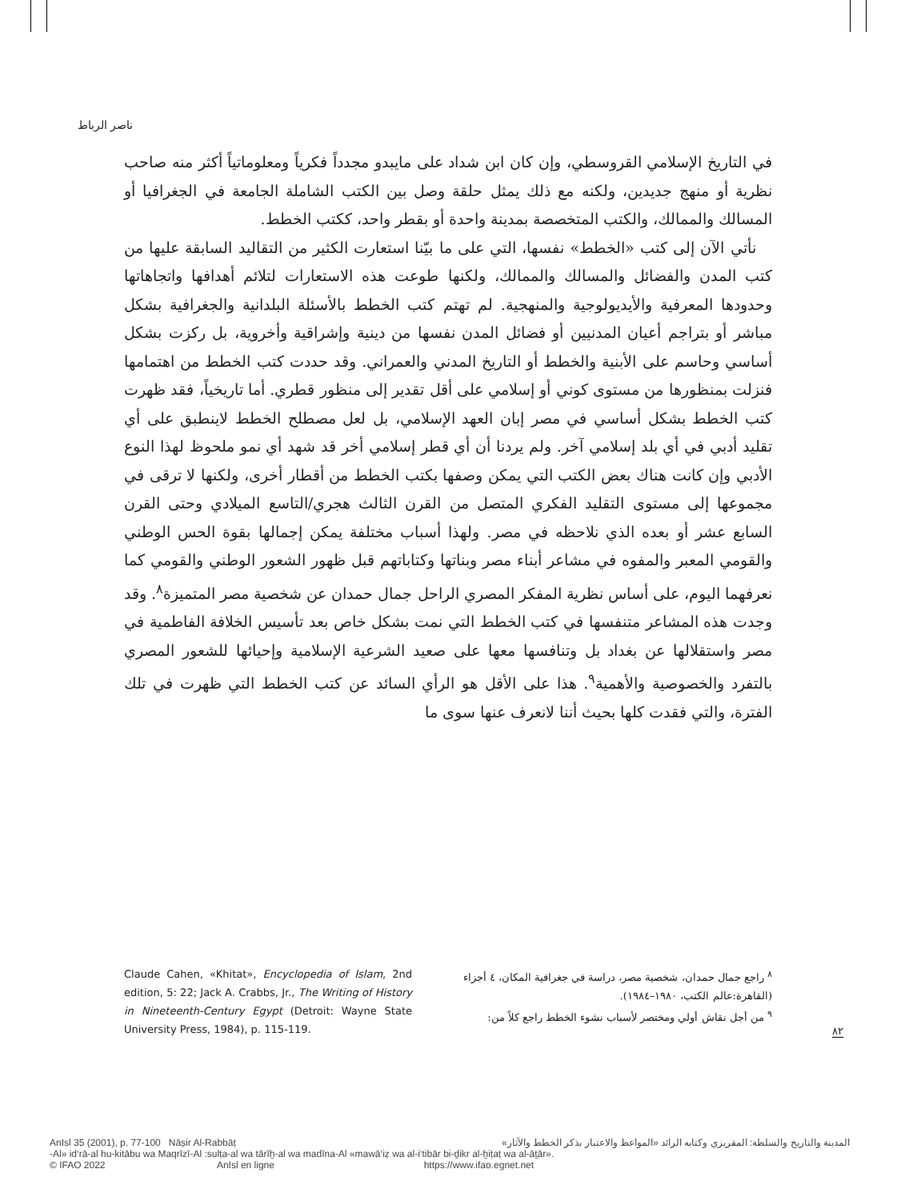ناصر الرباط
في التاريخ الإسلامي القروسطي، وإن كان ابن شداد على مايبدو مجدداً فكرياً ومعلوماتياً أكثر منه صاحب نظرية أو منهج جديدين، ولكنه مع ذلك يمثل حلقة وصل بين الكتب الشاملة الجامعة في الجغرافيا أو المسالك والممالك، والكتب المتخصصة بمدينة واحدة أو بقطر واحد، ككتب الخطط.
نأتي الآن إلى كتب «الخطط» نفسها، التي على ما بيّنا استعارت الكثير من التقاليد السابقة عليها من كتب المدن والفضائل والمسالك والممالك، ولكنها طوعت هذه الاستعارات لتلائم أهدافها واتجاهاتها وحدودها المعرفية والأيديولوجية والمنهجية. لم تهتم كتب الخطط بالأسئلة البلدانية والجغرافية بشكل مباشر أو بتراجم أعيان المدنيين أو فضائل المدن نفسها من دينية وإشراقية وأخروية، بل ركزت بشكل أساسي وحاسم على الأبنية والخطط أو التاريخ المدني والعمراني. وقد حددت كتب الخطط من اهتمامها فنزلت بمنظورها من مستوى كوني أو إسلامي على أقل تقدير إلى منظور قطري. أما تاريخياً، فقد ظهرت كتب الخطط بشكل أساسي في مصر إبان العهد الإسلامي، بل لعل مصطلح الخطط لاينطبق على أي تقليد أدبي في أي بلد إسلامي آخر. ولم يردنا أن أي قطر إسلامي أخر قد شهد أي نمو ملحوظ لهذا النوع الأدبي وإن كانت هناك بعض الكتب التي يمكن وصفها بكتب الخطط من أقطار أخرى، ولكنها لا ترقى في مجموعها إلى مستوى التقليد الفكري المتصل من القرن الثالث هجري/التاسع الميلادي وحتى القرن السابع عشر أو بعده الذي نلاحظه في مصر. ولهذا أسباب مختلفة يمكن إجمالها بقوة الحس الوطني والقومي المعبر والمفوه في مشاعر أبناء مصر وبناتها وكتاباتهم قبل ظهور الشعور الوطني والقومي كما نعرفهما اليوم، على أساس نظرية المفكر المصري الراحل جمال حمدان عن شخصية مصر المتميزة<sup>٨</sup>. وقد وجدت هذه المشاعر متنفسها في كتب الخطط التي نمت بشكل خاص بعد تأسيس الخلافة الفاطمية في مصر واستقلالها عن بغداد بل وتنافسها معها على صعيد الشرعية الإسلامية وإحيائها للشعور المصري بالتفرد والخصوصية والأهمية<sup>٩</sup>. هذا على الأقل هو الرأي السائد عن كتب الخطط التي ظهرت في تلك الفترة، والتي فقدت كلها بحيث أننا لانعرف عنها سوى ما
Claude Cahen, «Khitat», Encyclopedia of Islam, 2nd edition, 5: 22; Jack A. Crabbs, Jr., The Writing of History in Nineteenth-Century Egypt (Detroit: Wayne State University Press, 1984), p. 115-119.
<sup>٨</sup> راجع جمال حمدان، شخصية مصر، دراسة في جغرافية المكان، ٤ أجزاء (القاهرة:عالم الكتب، ١٩٨٠–١٩٨٤).
<sup>٩</sup> من أجل نقاش أولي ومختصر لأسباب نشوء الخطط راجع كلاً من:
٨٢
المدينة والتاريخ والسلطة: المقريزي وكتابه الرائد «المواعظ والاعتبار بذكر الخطط والآثار» AnIsl 35 (2001), p. 77-100 Nāṣir Al-Rabbāṭ
-Al» id‘rā-al hu-kitābu wa Maqrīzī-Al :sulṭa-al wa tārīḫ-al wa madīna-Al «mawā‘iẓ wa al-i‘tibār bi-ḏikr al-ḫiṭaṭ wa al-āṯār».
© IFAO 2022 AnIsl en ligne https://www.ifao.egnet.net